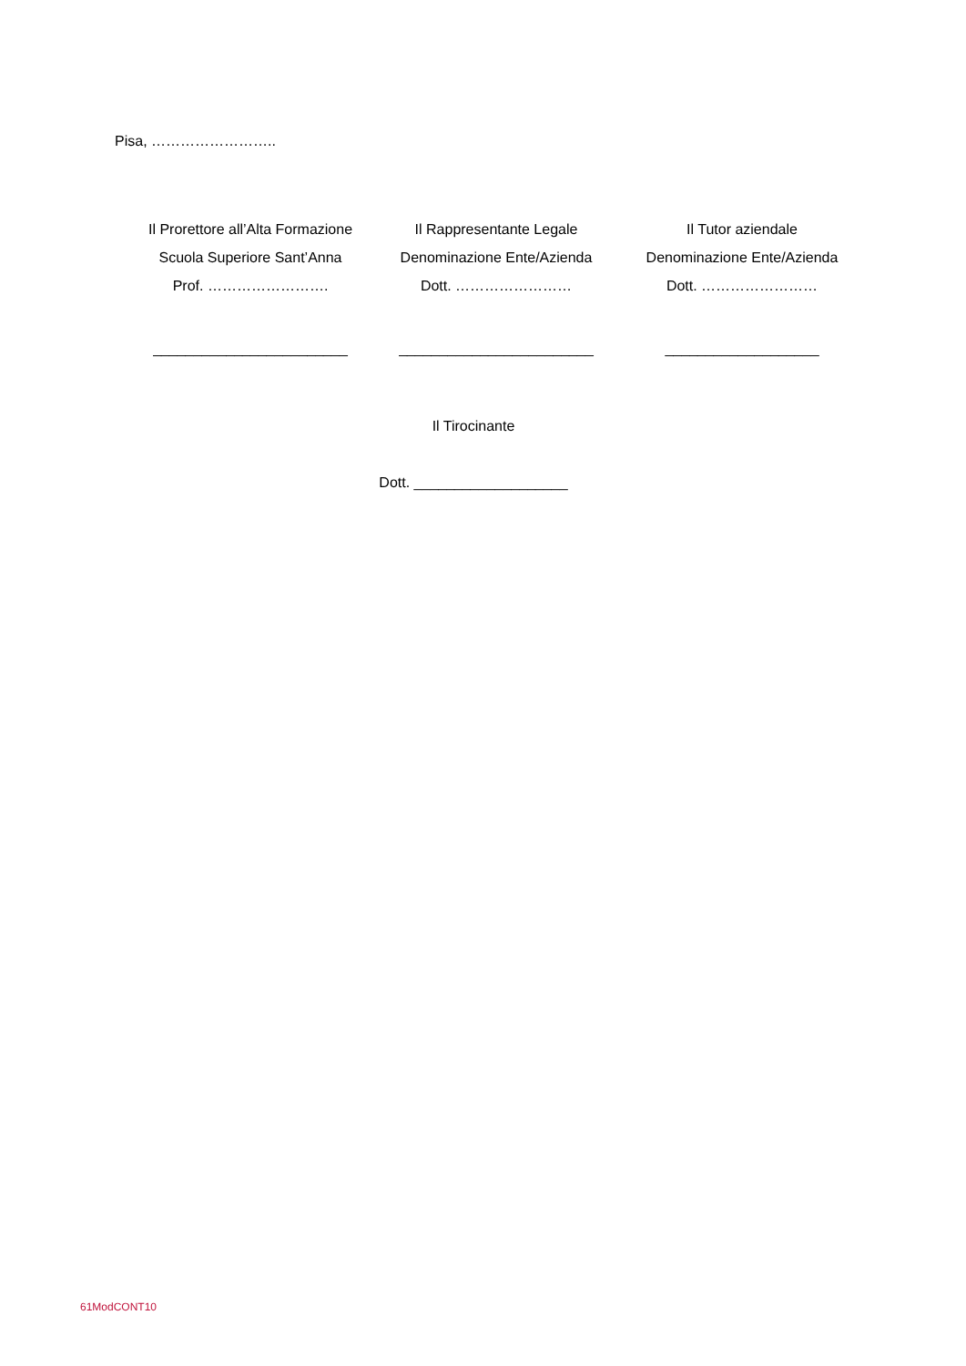Pisa, ……………………..
Il Prorettore all’Alta Formazione
Scuola Superiore Sant’Anna
Prof. …………………….
________________________
Il Rappresentante Legale
Denominazione Ente/Azienda
Dott. ……………………
________________________
Il Tutor aziendale
Denominazione Ente/Azienda
Dott. ……………………
___________________
Il Tirocinante
Dott. ___________________
61ModCONT10